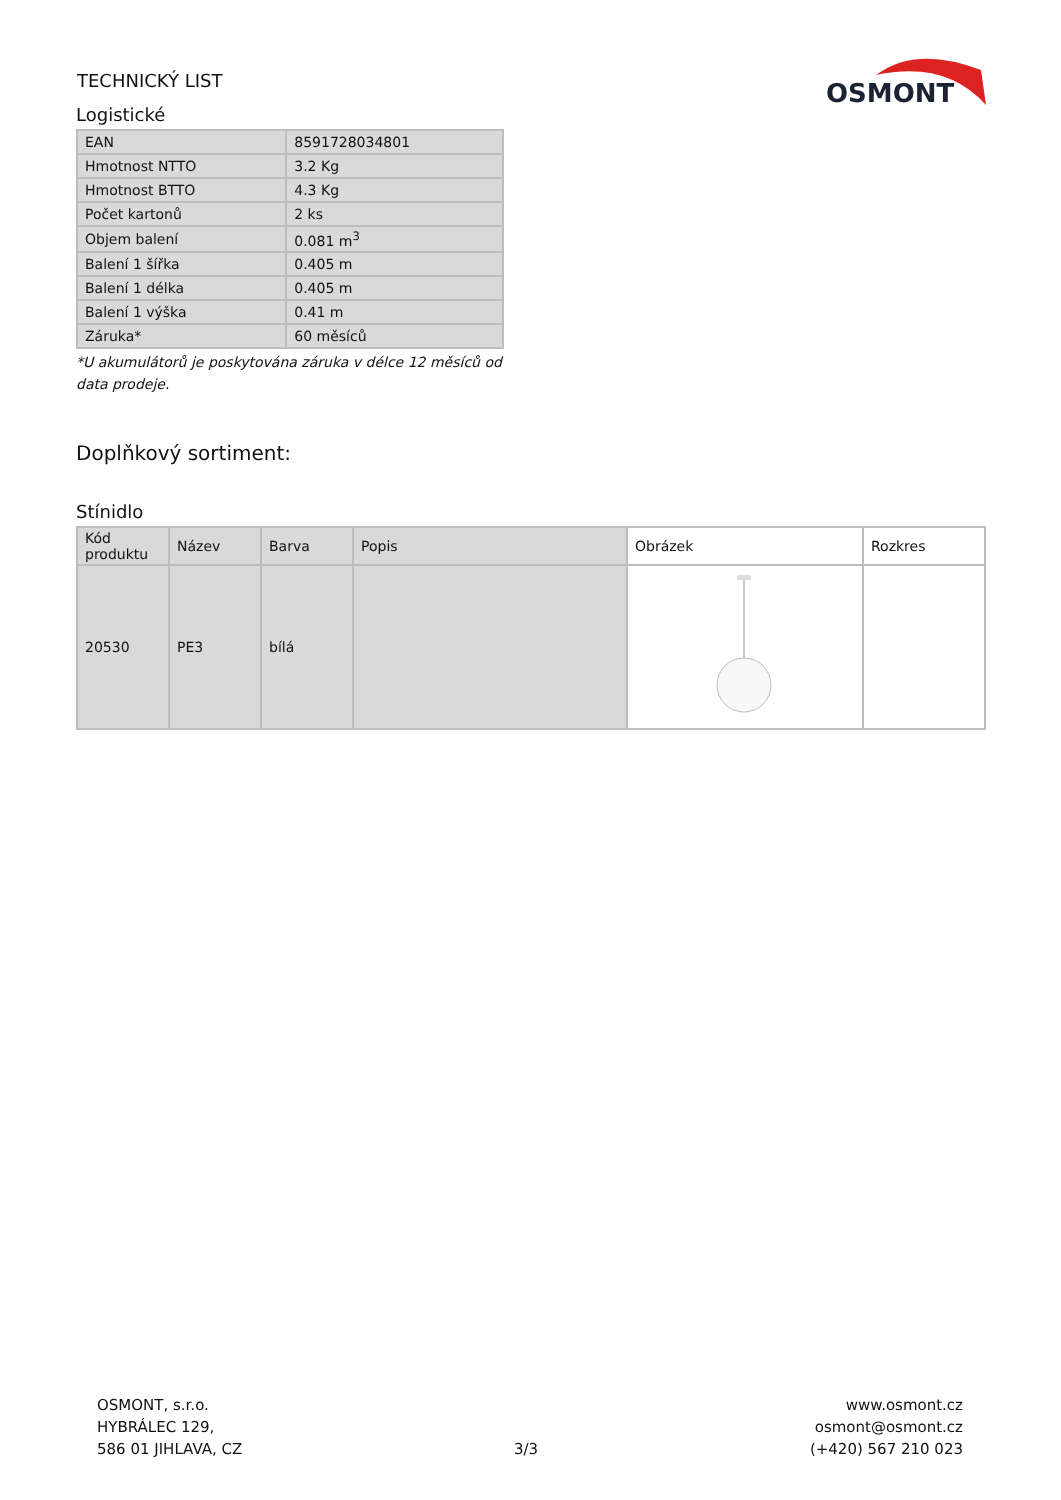TECHNICKÝ LIST
OSMONT
Logistické
| EAN | 8591728034801 |
| Hmotnost NTTO | 3.2 Kg |
| Hmotnost BTTO | 4.3 Kg |
| Počet kartonů | 2 ks |
| Objem balení | 0.081 m<sup>3</sup> |
| Balení 1 šířka | 0.405 m |
| Balení 1 délka | 0.405 m |
| Balení 1 výška | 0.41 m |
| Záruka* | 60 měsíců |
*U akumulátorů je poskytována záruka v délce 12 měsíců od data prodeje.
Doplňkový sortiment:
Stínidlo
| Kód produktu | Název | Barva | Popis | Obrázek | Rozkres |
| --- | --- | --- | --- | --- | --- |
| 20530 | PE3 | bílá | | | |
OSMONT, s.r.o.
HYBRÁLEC 129,
586 01 JIHLAVA, CZ
3/3 www.osmont.cz
osmont@osmont.cz
(+420) 567 210 023